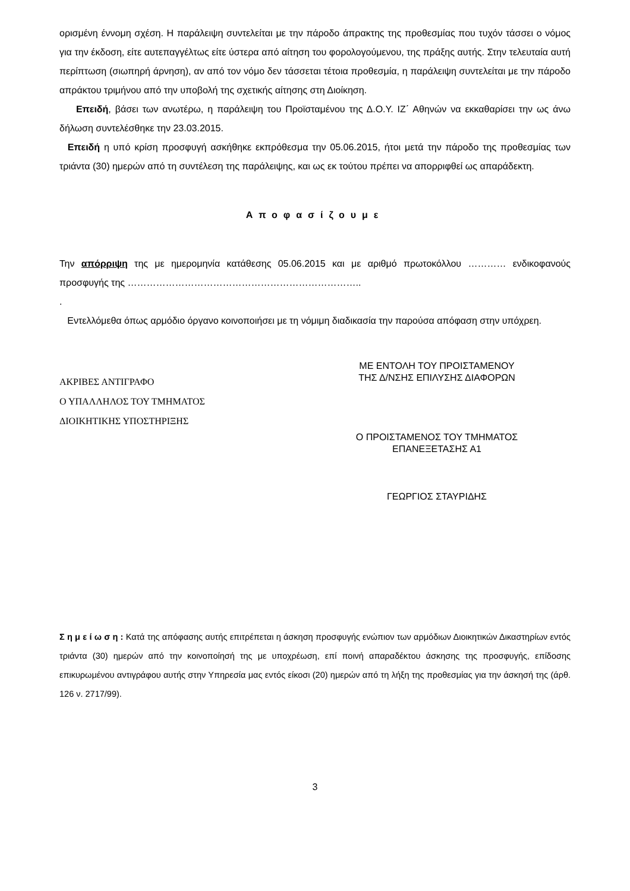ορισμένη έννομη σχέση. Η παράλειψη συντελείται με την πάροδο άπρακτης της προθεσμίας που τυχόν τάσσει ο νόμος για την έκδοση, είτε αυτεπαγγέλτως είτε ύστερα από αίτηση του φορολογούμενου, της πράξης αυτής. Στην τελευταία αυτή περίπτωση (σιωπηρή άρνηση), αν από τον νόμο δεν τάσσεται τέτοια προθεσμία, η παράλειψη συντελείται με την πάροδο απράκτου τριμήνου από την υποβολή της σχετικής αίτησης στη Διοίκηση.
Επειδή, βάσει των ανωτέρω, η παράλειψη του Προϊσταμένου της Δ.Ο.Υ. ΙΖ΄ Αθηνών να εκκαθαρίσει την ως άνω δήλωση συντελέσθηκε την 23.03.2015.
Επειδή η υπό κρίση προσφυγή ασκήθηκε εκπρόθεσμα την 05.06.2015, ήτοι μετά την πάροδο της προθεσμίας των τριάντα (30) ημερών από τη συντέλεση της παράλειψης, και ως εκ τούτου πρέπει να απορριφθεί ως απαράδεκτη.
Αποφασίζουμε
Την απόρριψη της με ημερομηνία κατάθεσης 05.06.2015 και με αριθμό πρωτοκόλλου ………… ενδικοφανούς προσφυγής της ………………………………………………………………..
.
Εντελλόμεθα όπως αρμόδιο όργανο κοινοποιήσει με τη νόμιμη διαδικασία την παρούσα απόφαση στην υπόχρεη.
ΑΚΡΙΒΕΣ ΑΝΤΙΓΡΑΦΟ
Ο ΥΠΑΛΛΗΛΟΣ ΤΟΥ ΤΜΗΜΑΤΟΣ
ΔΙΟΙΚΗΤΙΚΗΣ ΥΠΟΣΤΗΡΙΞΗΣ
ΜΕ ΕΝΤΟΛΗ ΤΟΥ ΠΡΟΙΣΤΑΜΕΝΟΥ
ΤΗΣ Δ/ΝΣΗΣ ΕΠΙΛΥΣΗΣ ΔΙΑΦΟΡΩΝ
Ο ΠΡΟΙΣΤΑΜΕΝΟΣ ΤΟΥ ΤΜΗΜΑΤΟΣ
ΕΠΑΝΕΞΕΤΑΣΗΣ Α1
ΓΕΩΡΓΙΟΣ ΣΤΑΥΡΙΔΗΣ
Σ η μ ε ί ω σ η : Κατά της απόφασης αυτής επιτρέπεται η άσκηση προσφυγής ενώπιον των αρμόδιων Διοικητικών Δικαστηρίων εντός τριάντα (30) ημερών από την κοινοποίησή της με υποχρέωση, επί ποινή απαραδέκτου άσκησης της προσφυγής, επίδοσης επικυρωμένου αντιγράφου αυτής στην Υπηρεσία μας εντός είκοσι (20) ημερών από τη λήξη της προθεσμίας για την άσκησή της (άρθ. 126 ν. 2717/99).
3